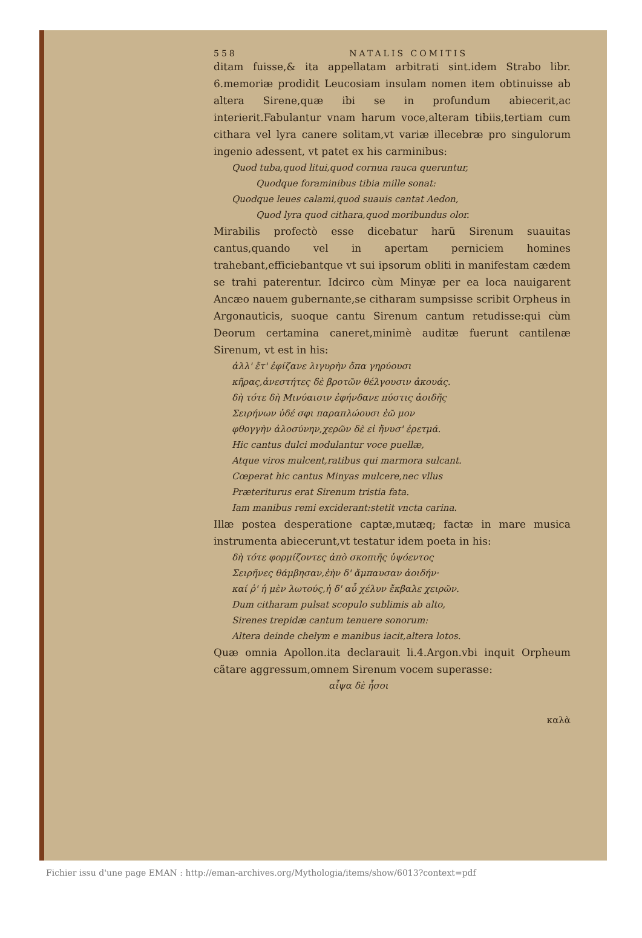558 NATALIS COMITIS
ditam fuisse,& ita appellatam arbitrati sint.idem Strabo libr. 6.memoriæ prodidit Leucosiam insulam nomen item obtinuisse ab altera Sirene,quæ ibi se in profundum abiecerit,ac interierit.Fabulantur vnam harum voce,alteram tibiis,tertiam cum cithara vel lyra canere solitam,vt variæ illecebræ pro singulorum ingenio adessent, vt patet ex his carminibus:
Quod tuba,quod litui,quod cornua rauca queruntur,
Quodque foraminibus tibia mille sonat:
Quodque leues calami,quod suauis cantat Aedon,
Quod lyra quod cithara,quod moribundus olor.
Mirabilis profectò esse dicebatur harũ Sirenum suauitas cantus,quando vel in apertam perniciem homines trahebant,efficiebantque vt sui ipsorum obliti in manifestam cædem se trahi paterentur. Idcirco cùm Minyæ per ea loca nauigarent Ancæo nauem gubernante,se citharam sumpsisse scribit Orpheus in Argonauticis, suoque cantu Sirenum cantum retudisse:qui cùm Deorum certamina caneret,minimè auditæ fuerunt cantilenæ Sirenum, vt est in his:
ἀλλ' ἔτ' ἐφίζανε λιγυρὴν ὄπα γηρύουσι
κῆρας,ἀνεστήτες δὲ βροτῶν θέλγουσιν ἀκουάς.
δὴ τότε δὴ Μινύαισιν ἐφήνδανε πύστις ἀοιδῆς
Σειρήνων ὑδέ σφι παραπλώουσι ἑῶ μον
φθογγὴν ἀλοσύνην,χερῶν δὲ εἰ ἤνυσ' ἐρετμά.
Hic cantus dulci modulantur voce puellæ,
Atque viros mulcent,ratibus qui marmora sulcant.
Cœperat hic cantus Minyas mulcere,nec vllus
Prætеriturus erat Sirenum tristia fata.
Iam manibus remi exciderant:stetit vncta carina.
Illæ postea desperatione captæ,mutæq; factæ in mare musica instrumenta abiecerunt,vt testatur idem poeta in his:
δὴ τότε φορμίζοντες ἀπὸ σκοπιῆς ὑψόεντος
Σειρῆνες θάμβησαν,ἑὴν δ' ἄμπαυσαν ἀοιδήν·
καί ῥ' ἡ μὲν λωτούς,ἡ δ' αὖ χέλυν ἔκβαλε χειρῶν.
Dum citharam pulsat scopulo sublimis ab alto,
Sirenes trepidæ cantum tenuere sonorum:
Altera deinde chelym e manibus iacit,altera lotos.
Quæ omnia Apollon.ita declarauit li.4.Argon.vbi inquit Orpheum cãtare aggressum,omnem Sirenum vocem superasse:
αἶψα δὲ ἦσοι
καλὰ
Fichier issu d'une page EMAN : http://eman-archives.org/Mythologia/items/show/6013?context=pdf